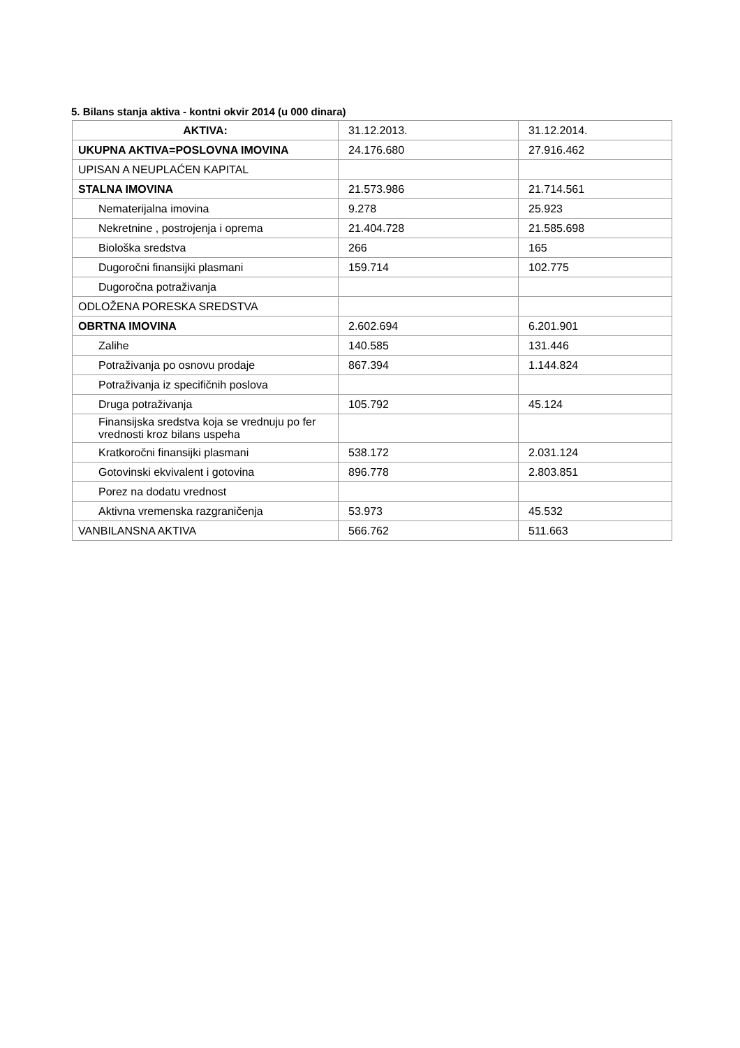5. Bilans stanja aktiva - kontni okvir 2014 (u 000 dinara)
| AKTIVA: | 31.12.2013. | 31.12.2014. |
| --- | --- | --- |
| UKUPNA AKTIVA=POSLOVNA IMOVINA | 24.176.680 | 27.916.462 |
| UPISAN A NEUPLAĆEN KAPITAL | | |
| STALNA IMOVINA | 21.573.986 | 21.714.561 |
| Nematerijalna imovina | 9.278 | 25.923 |
| Nekretnine , postrojenja i oprema | 21.404.728 | 21.585.698 |
| Biološka sredstva | 266 | 165 |
| Dugoročni finansijki plasmani | 159.714 | 102.775 |
| Dugoročna potraživanja | | |
| ODLOŽENA PORESKA SREDSTVA | | |
| OBRTNA IMOVINA | 2.602.694 | 6.201.901 |
| Zalihe | 140.585 | 131.446 |
| Potraživanja po osnovu prodaje | 867.394 | 1.144.824 |
| Potraživanja iz specifičnih poslova | | |
| Druga potraživanja | 105.792 | 45.124 |
| Finansijska sredstva koja se vrednuju po fer vrednosti kroz bilans uspeha | | |
| Kratkoročni finansijki plasmani | 538.172 | 2.031.124 |
| Gotovinski ekvivalent i gotovina | 896.778 | 2.803.851 |
| Porez na dodatu vrednost | | |
| Aktivna vremenska razgraničenja | 53.973 | 45.532 |
| VANBILANSNA AKTIVA | 566.762 | 511.663 |